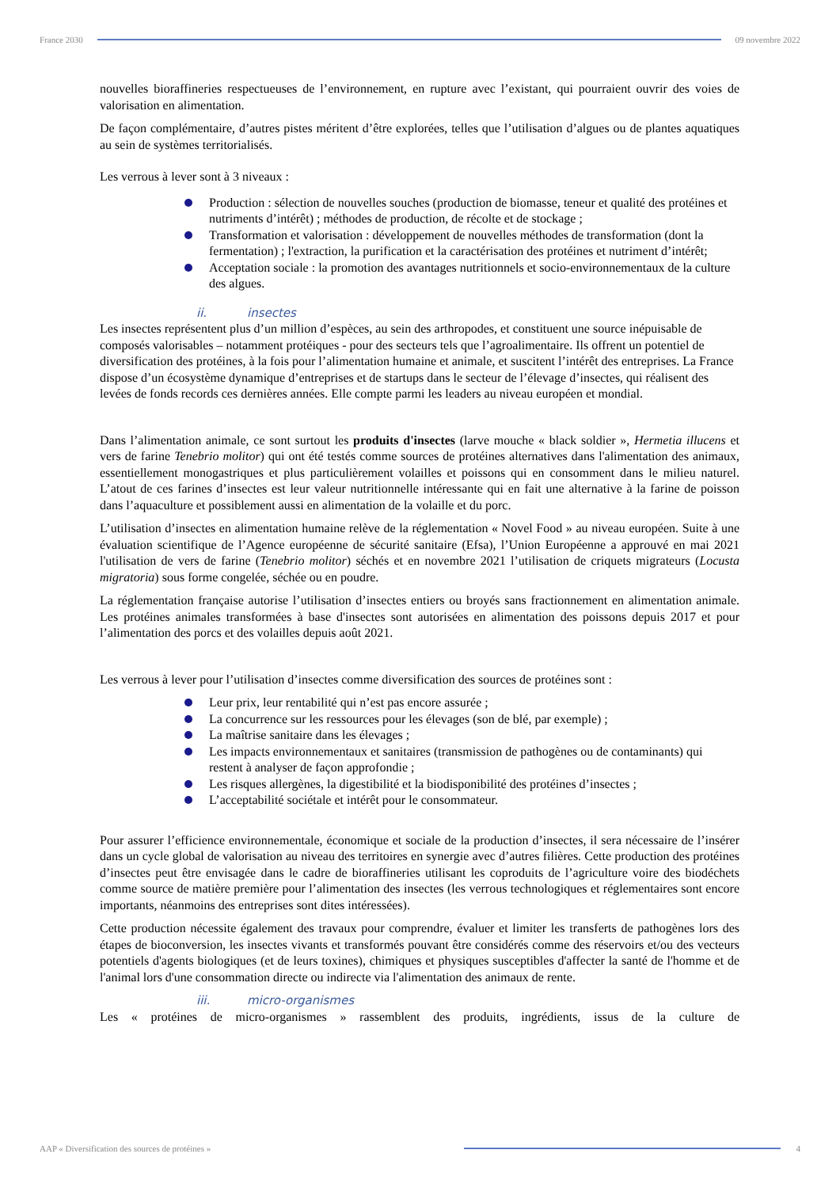France 2030 09 novembre 2022
nouvelles bioraffineries respectueuses de l’environnement, en rupture avec l’existant, qui pourraient ouvrir des voies de valorisation en alimentation.
De façon complémentaire, d’autres pistes méritent d’être explorées, telles que l’utilisation d’algues ou de plantes aquatiques au sein de systèmes territorialisés.
Les verrous à lever sont à 3 niveaux :
Production : sélection de nouvelles souches (production de biomasse, teneur et qualité des protéines et nutriments d’intérêt) ; méthodes de production, de récolte et de stockage ;
Transformation et valorisation : développement de nouvelles méthodes de transformation (dont la fermentation) ; l'extraction, la purification et la caractérisation des protéines et nutriment d’intérêt;
Acceptation sociale : la promotion des avantages nutritionnels et socio-environnementaux de la culture des algues.
ii. insectes
Les insectes représentent plus d’un million d’espèces, au sein des arthropodes, et constituent une source inépuisable de composés valorisables – notamment protéiques - pour des secteurs tels que l’agroalimentaire. Ils offrent un potentiel de diversification des protéines, à la fois pour l’alimentation humaine et animale, et suscitent l’intérêt des entreprises. La France dispose d’un écosystème dynamique d’entreprises et de startups dans le secteur de l’élevage d’insectes, qui réalisent des levées de fonds records ces dernières années. Elle compte parmi les leaders au niveau européen et mondial.
Dans l’alimentation animale, ce sont surtout les produits d'insectes (larve mouche « black soldier », Hermetia illucens et vers de farine Tenebrio molitor) qui ont été testés comme sources de protéines alternatives dans l'alimentation des animaux, essentiellement monogastriques et plus particulièrement volailles et poissons qui en consomment dans le milieu naturel. L’atout de ces farines d’insectes est leur valeur nutritionnelle intéressante qui en fait une alternative à la farine de poisson dans l’aquaculture et possiblement aussi en alimentation de la volaille et du porc.
L’utilisation d’insectes en alimentation humaine relève de la réglementation « Novel Food » au niveau européen. Suite à une évaluation scientifique de l’Agence européenne de sécurité sanitaire (Efsa), l’Union Européenne a approuvé en mai 2021 l'utilisation de vers de farine (Tenebrio molitor) séchés et en novembre 2021 l’utilisation de criquets migrateurs (Locusta migratoria) sous forme congelée, séchée ou en poudre.
La réglementation française autorise l’utilisation d’insectes entiers ou broyés sans fractionnement en alimentation animale. Les protéines animales transformées à base d'insectes sont autorisées en alimentation des poissons depuis 2017 et pour l’alimentation des porcs et des volailles depuis août 2021.
Les verrous à lever pour l’utilisation d’insectes comme diversification des sources de protéines sont :
Leur prix, leur rentabilité qui n’est pas encore assurée ;
La concurrence sur les ressources pour les élevages (son de blé, par exemple) ;
La maîtrise sanitaire dans les élevages ;
Les impacts environnementaux et sanitaires (transmission de pathogènes ou de contaminants) qui restent à analyser de façon approfondie ;
Les risques allergènes, la digestibilité et la biodisponibilité des protéines d’insectes ;
L’acceptabilité sociétale et intérêt pour le consommateur.
Pour assurer l’efficience environnementale, économique et sociale de la production d’insectes, il sera nécessaire de l’insérer dans un cycle global de valorisation au niveau des territoires en synergie avec d’autres filières. Cette production des protéines d’insectes peut être envisagée dans le cadre de bioraffineries utilisant les coproduits de l’agriculture voire des biodéchets comme source de matière première pour l’alimentation des insectes (les verrous technologiques et réglementaires sont encore importants, néanmoins des entreprises sont dites intéressées).
Cette production nécessite également des travaux pour comprendre, évaluer et limiter les transferts de pathogènes lors des étapes de bioconversion, les insectes vivants et transformés pouvant être considérés comme des réservoirs et/ou des vecteurs potentiels d'agents biologiques (et de leurs toxines), chimiques et physiques susceptibles d'affecter la santé de l'homme et de l'animal lors d'une consommation directe ou indirecte via l'alimentation des animaux de rente.
iii. micro-organismes
Les « protéines de micro-organismes » rassemblent des produits, ingrédients, issus de la culture de
AAP « Diversification des sources de protéines »
4